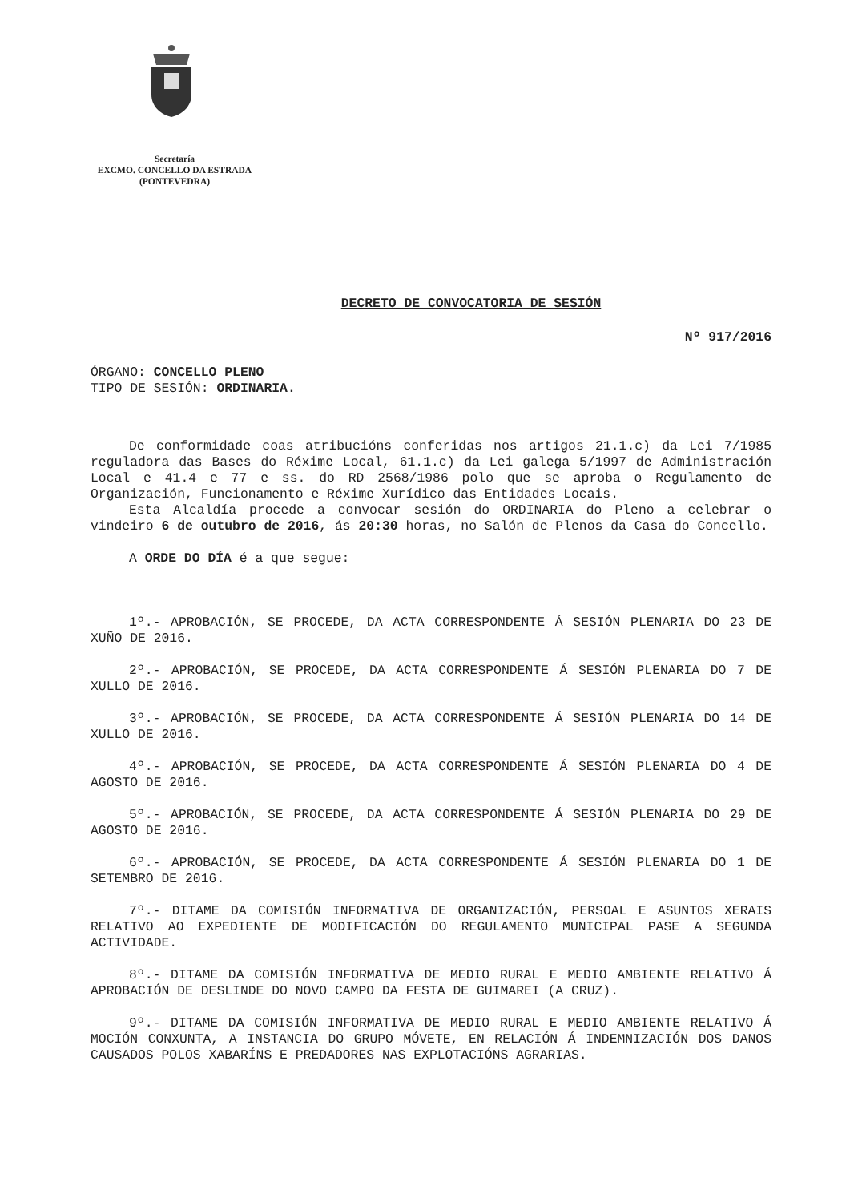Secretaría
EXCMO. CONCELLO DA ESTRADA
(PONTEVEDRA)
DECRETO DE CONVOCATORIA DE SESIÓN
Nº 917/2016
ÓRGANO: CONCELLO PLENO
TIPO DE SESIÓN: ORDINARIA.
De conformidade coas atribucións conferidas nos artigos 21.1.c) da Lei 7/1985 reguladora das Bases do Réxime Local, 61.1.c) da Lei galega 5/1997 de Administración Local e 41.4 e 77 e ss. do RD 2568/1986 polo que se aproba o Regulamento de Organización, Funcionamento e Réxime Xurídico das Entidades Locais.
Esta Alcaldía procede a convocar sesión do ORDINARIA do Pleno a celebrar o vindeiro 6 de outubro de 2016, ás 20:30 horas, no Salón de Plenos da Casa do Concello.
A ORDE DO DÍA é a que segue:
1º.- APROBACIÓN, SE PROCEDE, DA ACTA CORRESPONDENTE Á SESIÓN PLENARIA DO 23 DE XUÑO DE 2016.
2º.- APROBACIÓN, SE PROCEDE, DA ACTA CORRESPONDENTE Á SESIÓN PLENARIA DO 7 DE XULLO DE 2016.
3º.- APROBACIÓN, SE PROCEDE, DA ACTA CORRESPONDENTE Á SESIÓN PLENARIA DO 14 DE XULLO DE 2016.
4º.- APROBACIÓN, SE PROCEDE, DA ACTA CORRESPONDENTE Á SESIÓN PLENARIA DO 4 DE AGOSTO DE 2016.
5º.- APROBACIÓN, SE PROCEDE, DA ACTA CORRESPONDENTE Á SESIÓN PLENARIA DO 29 DE AGOSTO DE 2016.
6º.- APROBACIÓN, SE PROCEDE, DA ACTA CORRESPONDENTE Á SESIÓN PLENARIA DO 1 DE SETEMBRO DE 2016.
7º.- DITAME DA COMISIÓN INFORMATIVA DE ORGANIZACIÓN, PERSOAL E ASUNTOS XERAIS RELATIVO AO EXPEDIENTE DE MODIFICACIÓN DO REGULAMENTO MUNICIPAL PASE A SEGUNDA ACTIVIDADE.
8º.- DITAME DA COMISIÓN INFORMATIVA DE MEDIO RURAL E MEDIO AMBIENTE RELATIVO Á APROBACIÓN DE DESLINDE DO NOVO CAMPO DA FESTA DE GUIMAREI (A CRUZ).
9º.- DITAME DA COMISIÓN INFORMATIVA DE MEDIO RURAL E MEDIO AMBIENTE RELATIVO Á MOCIÓN CONXUNTA, A INSTANCIA DO GRUPO MÓVETE, EN RELACIÓN Á INDEMNIZACIÓN DOS DANOS CAUSADOS POLOS XABARÍNS E PREDADORES NAS EXPLOTACIÓNS AGRARIAS.